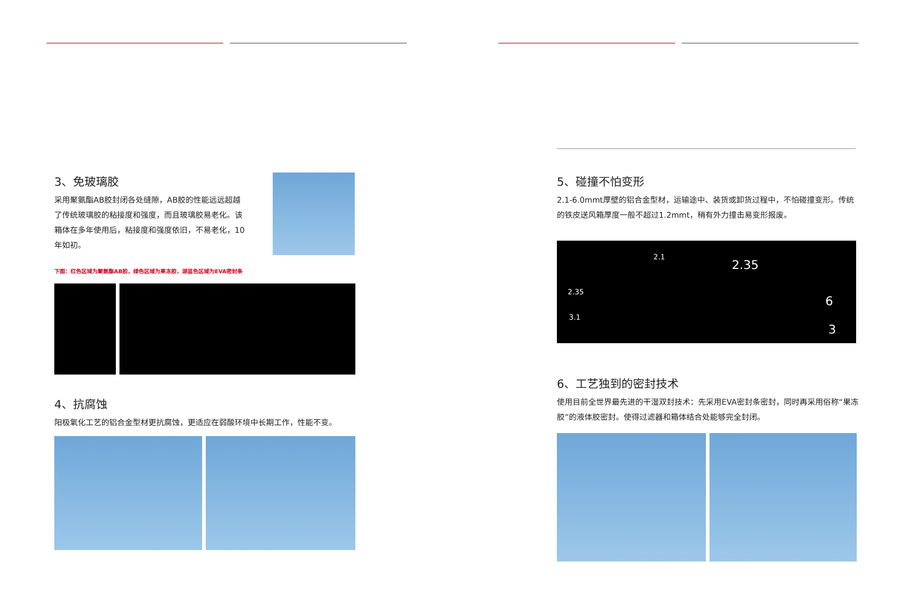3、免玻璃胶
采用聚氨酯AB胶封闭各处缝隙，AB胶的性能远远超越了传统玻璃胶的粘接度和强度，而且玻璃胶易老化。该箱体在多年使用后，粘接度和强度依旧，不易老化，10年如初。
下图：红色区域为聚氨酯AB胶，绿色区域为果冻胶，湖蓝色区域为EVA密封条
4、抗腐蚀
阳极氧化工艺的铝合金型材更抗腐蚀，更适应在弱酸环境中长期工作，性能不变。
5、碰撞不怕变形
2.1-6.0mmt厚壁的铝合金型材，运输途中、装货或卸货过程中，不怕碰撞变形。传统的铁皮送风箱厚度一般不超过1.2mmt，稍有外力撞击易变形报废。
2.35
3.1
2.1
2.35
6
3
6、工艺独到的密封技术
使用目前全世界最先进的干湿双封技术：先采用EVA密封条密封，同时再采用俗称“果冻胶”的液体胶密封。使得过滤器和箱体结合处能够完全封闭。